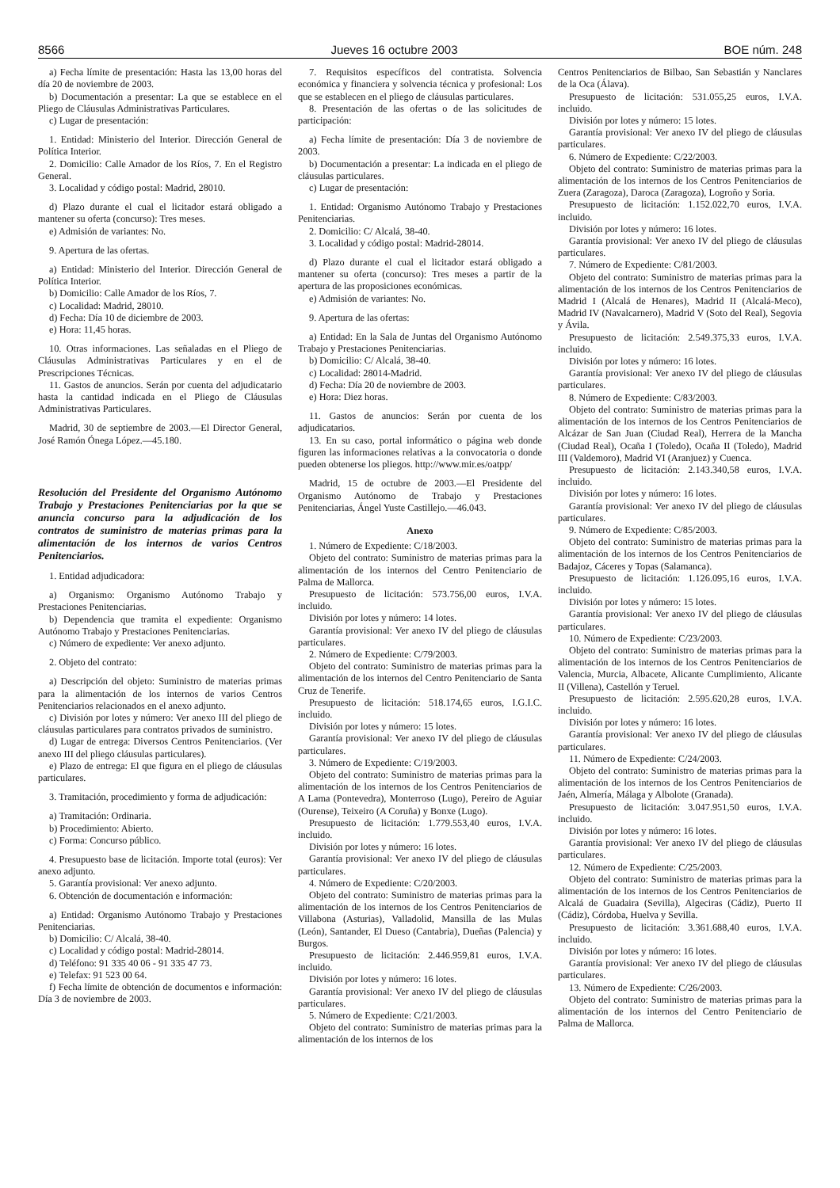8566 Jueves 16 octubre 2003 BOE núm. 248
a) Fecha límite de presentación: Hasta las 13,00 horas del día 20 de noviembre de 2003.
b) Documentación a presentar: La que se establece en el Pliego de Cláusulas Administrativas Particulares.
c) Lugar de presentación:
1. Entidad: Ministerio del Interior. Dirección General de Política Interior.
2. Domicilio: Calle Amador de los Ríos, 7. En el Registro General.
3. Localidad y código postal: Madrid, 28010.
d) Plazo durante el cual el licitador estará obligado a mantener su oferta (concurso): Tres meses.
e) Admisión de variantes: No.
9. Apertura de las ofertas.
a) Entidad: Ministerio del Interior. Dirección General de Política Interior.
b) Domicilio: Calle Amador de los Ríos, 7.
c) Localidad: Madrid, 28010.
d) Fecha: Día 10 de diciembre de 2003.
e) Hora: 11,45 horas.
10. Otras informaciones. Las señaladas en el Pliego de Cláusulas Administrativas Particulares y en el de Prescripciones Técnicas.
11. Gastos de anuncios. Serán por cuenta del adjudicatario hasta la cantidad indicada en el Pliego de Cláusulas Administrativas Particulares.
Madrid, 30 de septiembre de 2003.—El Director General, José Ramón Ónega López.—45.180.
Resolución del Presidente del Organismo Autónomo Trabajo y Prestaciones Penitenciarias por la que se anuncia concurso para la adjudicación de los contratos de suministro de materias primas para la alimentación de los internos de varios Centros Penitenciarios.
1. Entidad adjudicadora:
a) Organismo: Organismo Autónomo Trabajo y Prestaciones Penitenciarias.
b) Dependencia que tramita el expediente: Organismo Autónomo Trabajo y Prestaciones Penitenciarias.
c) Número de expediente: Ver anexo adjunto.
2. Objeto del contrato:
a) Descripción del objeto: Suministro de materias primas para la alimentación de los internos de varios Centros Penitenciarios relacionados en el anexo adjunto.
c) División por lotes y número: Ver anexo III del pliego de cláusulas particulares para contratos privados de suministro.
d) Lugar de entrega: Diversos Centros Penitenciarios. (Ver anexo III del pliego cláusulas particulares).
e) Plazo de entrega: El que figura en el pliego de cláusulas particulares.
3. Tramitación, procedimiento y forma de adjudicación:
a) Tramitación: Ordinaria.
b) Procedimiento: Abierto.
c) Forma: Concurso público.
4. Presupuesto base de licitación. Importe total (euros): Ver anexo adjunto.
5. Garantía provisional: Ver anexo adjunto.
6. Obtención de documentación e información:
a) Entidad: Organismo Autónomo Trabajo y Prestaciones Penitenciarias.
b) Domicilio: C/ Alcalá, 38-40.
c) Localidad y código postal: Madrid-28014.
d) Teléfono: 91 335 40 06 - 91 335 47 73.
e) Telefax: 91 523 00 64.
f) Fecha límite de obtención de documentos e información: Día 3 de noviembre de 2003.
7. Requisitos específicos del contratista. Solvencia económica y financiera y solvencia técnica y profesional: Los que se establecen en el pliego de cláusulas particulares.
8. Presentación de las ofertas o de las solicitudes de participación:
a) Fecha límite de presentación: Día 3 de noviembre de 2003.
b) Documentación a presentar: La indicada en el pliego de cláusulas particulares.
c) Lugar de presentación:
1. Entidad: Organismo Autónomo Trabajo y Prestaciones Penitenciarias.
2. Domicilio: C/ Alcalá, 38-40.
3. Localidad y código postal: Madrid-28014.
d) Plazo durante el cual el licitador estará obligado a mantener su oferta (concurso): Tres meses a partir de la apertura de las proposiciones económicas.
e) Admisión de variantes: No.
9. Apertura de las ofertas:
a) Entidad: En la Sala de Juntas del Organismo Autónomo Trabajo y Prestaciones Penitenciarias.
b) Domicilio: C/ Alcalá, 38-40.
c) Localidad: 28014-Madrid.
d) Fecha: Día 20 de noviembre de 2003.
e) Hora: Diez horas.
11. Gastos de anuncios: Serán por cuenta de los adjudicatarios.
13. En su caso, portal informático o página web donde figuren las informaciones relativas a la convocatoria o donde pueden obtenerse los pliegos. http://www.mir.es/oatpp/
Madrid, 15 de octubre de 2003.—El Presidente del Organismo Autónomo de Trabajo y Prestaciones Penitenciarias, Ángel Yuste Castillejo.—46.043.
Anexo
1. Número de Expediente: C/18/2003.
Objeto del contrato: Suministro de materias primas para la alimentación de los internos del Centro Penitenciario de Palma de Mallorca.
Presupuesto de licitación: 573.756,00 euros, I.V.A. incluido.
División por lotes y número: 14 lotes.
Garantía provisional: Ver anexo IV del pliego de cláusulas particulares.
2. Número de Expediente: C/79/2003.
Objeto del contrato: Suministro de materias primas para la alimentación de los internos del Centro Penitenciario de Santa Cruz de Tenerife.
Presupuesto de licitación: 518.174,65 euros, I.G.I.C. incluido.
División por lotes y número: 15 lotes.
Garantía provisional: Ver anexo IV del pliego de cláusulas particulares.
3. Número de Expediente: C/19/2003.
Objeto del contrato: Suministro de materias primas para la alimentación de los internos de los Centros Penitenciarios de A Lama (Pontevedra), Monterroso (Lugo), Pereiro de Aguiar (Ourense), Teixeiro (A Coruña) y Bonxe (Lugo).
Presupuesto de licitación: 1.779.553,40 euros, I.V.A. incluido.
División por lotes y número: 16 lotes.
Garantía provisional: Ver anexo IV del pliego de cláusulas particulares.
4. Número de Expediente: C/20/2003.
Objeto del contrato: Suministro de materias primas para la alimentación de los internos de los Centros Penitenciarios de Villabona (Asturias), Valladolid, Mansilla de las Mulas (León), Santander, El Dueso (Cantabria), Dueñas (Palencia) y Burgos.
Presupuesto de licitación: 2.446.959,81 euros, I.V.A. incluido.
División por lotes y número: 16 lotes.
Garantía provisional: Ver anexo IV del pliego de cláusulas particulares.
5. Número de Expediente: C/21/2003.
Objeto del contrato: Suministro de materias primas para la alimentación de los internos de los
Centros Penitenciarios de Bilbao, San Sebastián y Nanclares de la Oca (Álava).
Presupuesto de licitación: 531.055,25 euros, I.V.A. incluido.
División por lotes y número: 15 lotes.
Garantía provisional: Ver anexo IV del pliego de cláusulas particulares.
6. Número de Expediente: C/22/2003.
Objeto del contrato: Suministro de materias primas para la alimentación de los internos de los Centros Penitenciarios de Zuera (Zaragoza), Daroca (Zaragoza), Logroño y Soria.
Presupuesto de licitación: 1.152.022,70 euros, I.V.A. incluido.
División por lotes y número: 16 lotes.
Garantía provisional: Ver anexo IV del pliego de cláusulas particulares.
7. Número de Expediente: C/81/2003.
Objeto del contrato: Suministro de materias primas para la alimentación de los internos de los Centros Penitenciarios de Madrid I (Alcalá de Henares), Madrid II (Alcalá-Meco), Madrid IV (Navalcarnero), Madrid V (Soto del Real), Segovia y Ávila.
Presupuesto de licitación: 2.549.375,33 euros, I.V.A. incluido.
División por lotes y número: 16 lotes.
Garantía provisional: Ver anexo IV del pliego de cláusulas particulares.
8. Número de Expediente: C/83/2003.
Objeto del contrato: Suministro de materias primas para la alimentación de los internos de los Centros Penitenciarios de Alcázar de San Juan (Ciudad Real), Herrera de la Mancha (Ciudad Real), Ocaña I (Toledo), Ocaña II (Toledo), Madrid III (Valdemoro), Madrid VI (Aranjuez) y Cuenca.
Presupuesto de licitación: 2.143.340,58 euros, I.V.A. incluido.
División por lotes y número: 16 lotes.
Garantía provisional: Ver anexo IV del pliego de cláusulas particulares.
9. Número de Expediente: C/85/2003.
Objeto del contrato: Suministro de materias primas para la alimentación de los internos de los Centros Penitenciarios de Badajoz, Cáceres y Topas (Salamanca).
Presupuesto de licitación: 1.126.095,16 euros, I.V.A. incluido.
División por lotes y número: 15 lotes.
Garantía provisional: Ver anexo IV del pliego de cláusulas particulares.
10. Número de Expediente: C/23/2003.
Objeto del contrato: Suministro de materias primas para la alimentación de los internos de los Centros Penitenciarios de Valencia, Murcia, Albacete, Alicante Cumplimiento, Alicante II (Villena), Castellón y Teruel.
Presupuesto de licitación: 2.595.620,28 euros, I.V.A. incluido.
División por lotes y número: 16 lotes.
Garantía provisional: Ver anexo IV del pliego de cláusulas particulares.
11. Número de Expediente: C/24/2003.
Objeto del contrato: Suministro de materias primas para la alimentación de los internos de los Centros Penitenciarios de Jaén, Almería, Málaga y Albolote (Granada).
Presupuesto de licitación: 3.047.951,50 euros, I.V.A. incluido.
División por lotes y número: 16 lotes.
Garantía provisional: Ver anexo IV del pliego de cláusulas particulares.
12. Número de Expediente: C/25/2003.
Objeto del contrato: Suministro de materias primas para la alimentación de los internos de los Centros Penitenciarios de Alcalá de Guadaira (Sevilla), Algeciras (Cádiz), Puerto II (Cádiz), Córdoba, Huelva y Sevilla.
Presupuesto de licitación: 3.361.688,40 euros, I.V.A. incluido.
División por lotes y número: 16 lotes.
Garantía provisional: Ver anexo IV del pliego de cláusulas particulares.
13. Número de Expediente: C/26/2003.
Objeto del contrato: Suministro de materias primas para la alimentación de los internos del Centro Penitenciario de Palma de Mallorca.